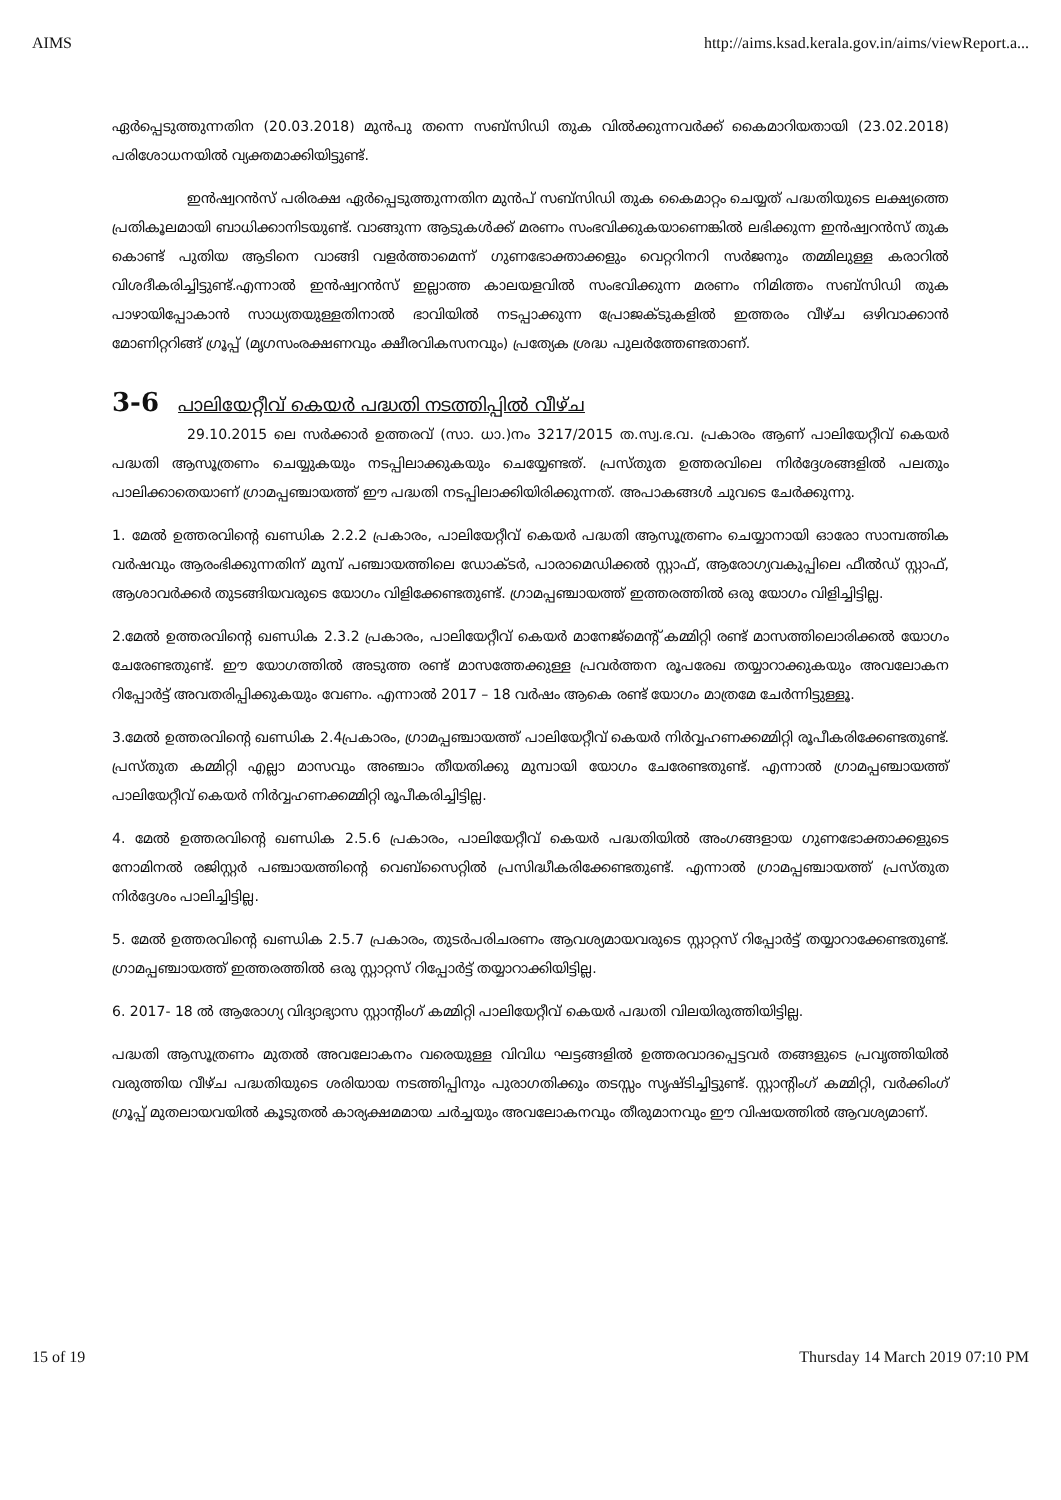AIMS http://aims.ksad.kerala.gov.in/aims/viewReport.a...
ഏർപ്പെടുത്തുന്നതിന (20.03.2018) മുൻപു തന്നെ സബ്സിഡി തുക വിൽക്കുന്നവർക്ക് കൈമാറിയതായി (23.02.2018) പരിശോധനയിൽ വ്യക്തമാക്കിയിട്ടുണ്ട്.
ഇൻഷ്വറൻസ് പരിരക്ഷ ഏർപ്പെടുത്തുന്നതിന മുൻപ് സബ്സിഡി തുക കൈമാറ്റം ചെയ്യത് പദ്ധതിയുടെ ലക്ഷ്യത്തെ പ്രതികൂലമായി ബാധിക്കാനിടയുണ്ട്. വാങ്ങുന്ന ആടുകൾക്ക് മരണം സംഭവിക്കുകയാണെങ്കിൽ ലഭിക്കുന്ന ഇൻഷ്വറൻസ് തുക കൊണ്ട് പുതിയ ആടിനെ വാങ്ങി വളർത്താമെന്ന് ഗുണഭോക്താക്കളും വെറ്ററിനറി സർജനും തമ്മിലുള്ള കരാറിൽ വിശദീകരിച്ചിട്ടുണ്ട്.എന്നാൽ ഇൻഷ്വറൻസ് ഇല്ലാത്ത കാലയളവിൽ സംഭവിക്കുന്ന മരണം നിമിത്തം സബ്സിഡി തുക പാഴായിപ്പോകാൻ സാധ്യതയുള്ളതിനാൽ ഭാവിയിൽ നടപ്പാക്കുന്ന പ്രോജക്ടുകളിൽ ഇത്തരം വീഴ്ച ഒഴിവാക്കാൻ മോണിറ്ററിങ്ങ് ഗ്രൂപ്പ് (മൃഗസംരക്ഷണവും ക്ഷീരവികസനവും) പ്രത്യേക ശ്രദ്ധ പുലർത്തേണ്ടതാണ്.
3-6 പാലിയേറ്റീവ് കെയർ പദ്ധതി നടത്തിപ്പിൽ വീഴ്ച
29.10.2015 ലെ സർക്കാർ ഉത്തരവ് (സാ. ധാ.)നം 3217/2015 ത.സ്വ.ഭ.വ. പ്രകാരം ആണ് പാലിയേറ്റീവ് കെയർ പദ്ധതി ആസൂത്രണം ചെയ്യുകയും നടപ്പിലാക്കുകയും ചെയ്യേണ്ടത്. പ്രസ്തുത ഉത്തരവിലെ നിർദ്ദേശങ്ങളിൽ പലതും പാലിക്കാതെയാണ് ഗ്രാമപ്പഞ്ചായത്ത് ഈ പദ്ധതി നടപ്പിലാക്കിയിരിക്കുന്നത്. അപാകങ്ങൾ ചുവടെ ചേർക്കുന്നു.
1. മേൽ ഉത്തരവിന്റെ ഖണ്ഡിക 2.2.2 പ്രകാരം, പാലിയേറ്റീവ് കെയർ പദ്ധതി ആസൂത്രണം ചെയ്യാനായി ഓരോ സാമ്പത്തിക വർഷവും ആരംഭിക്കുന്നതിന് മുമ്പ് പഞ്ചായത്തിലെ ഡോക്ടർ, പാരാമെഡിക്കൽ സ്റ്റാഫ്, ആരോഗ്യവകുപ്പിലെ ഫീൽഡ് സ്റ്റാഫ്, ആശാവർക്കർ തുടങ്ങിയവരുടെ യോഗം വിളിക്കേണ്ടതുണ്ട്. ഗ്രാമപ്പഞ്ചായത്ത് ഇത്തരത്തിൽ ഒരു യോഗം വിളിച്ചിട്ടില്ല.
2.മേൽ ഉത്തരവിന്റെ ഖണ്ഡിക 2.3.2 പ്രകാരം, പാലിയേറ്റീവ് കെയർ മാനേജ്മെന്റ് കമ്മിറ്റി രണ്ട് മാസത്തിലൊരിക്കൽ യോഗം ചേരേണ്ടതുണ്ട്. ഈ യോഗത്തിൽ അടുത്ത രണ്ട് മാസത്തേക്കുള്ള പ്രവർത്തന രൂപരേഖ തയ്യാറാക്കുകയും അവലോകന റിപ്പോർട്ട് അവതരിപ്പിക്കുകയും വേണം. എന്നാൽ 2017 – 18 വർഷം ആകെ രണ്ട് യോഗം മാത്രമേ ചേർന്നിട്ടുള്ളൂ.
3.മേൽ ഉത്തരവിന്റെ ഖണ്ഡിക 2.4പ്രകാരം, ഗ്രാമപ്പഞ്ചായത്ത് പാലിയേറ്റീവ് കെയർ നിർവ്വഹണക്കമ്മിറ്റി രൂപീകരിക്കേണ്ടതുണ്ട്. പ്രസ്തുത കമ്മിറ്റി എല്ലാ മാസവും അഞ്ചാം തീയതിക്കു മുമ്പായി യോഗം ചേരേണ്ടതുണ്ട്. എന്നാൽ ഗ്രാമപ്പഞ്ചായത്ത് പാലിയേറ്റീവ് കെയർ നിർവ്വഹണക്കമ്മിറ്റി രൂപീകരിച്ചിട്ടില്ല.
4. മേൽ ഉത്തരവിന്റെ ഖണ്ഡിക 2.5.6 പ്രകാരം, പാലിയേറ്റീവ് കെയർ പദ്ധതിയിൽ അംഗങ്ങളായ ഗുണഭോക്താക്കളുടെ നോമിനൽ രജിസ്റ്റർ പഞ്ചായത്തിന്റെ വെബ്സൈറ്റിൽ പ്രസിദ്ധീകരിക്കേണ്ടതുണ്ട്. എന്നാൽ ഗ്രാമപ്പഞ്ചായത്ത് പ്രസ്തുത നിർദ്ദേശം പാലിച്ചിട്ടില്ല.
5. മേൽ ഉത്തരവിന്റെ ഖണ്ഡിക 2.5.7 പ്രകാരം, തുടർപരിചരണം ആവശ്യമായവരുടെ സ്റ്റാറ്റസ് റിപ്പോർട്ട് തയ്യാറാക്കേണ്ടതുണ്ട്. ഗ്രാമപ്പഞ്ചായത്ത് ഇത്തരത്തിൽ ഒരു സ്റ്റാറ്റസ് റിപ്പോർട്ട് തയ്യാറാക്കിയിട്ടില്ല.
6. 2017- 18 ൽ ആരോഗ്യ വിദ്യാഭ്യാസ സ്റ്റാന്റിംഗ് കമ്മിറ്റി പാലിയേറ്റീവ് കെയർ പദ്ധതി വിലയിരുത്തിയിട്ടില്ല.
പദ്ധതി ആസൂത്രണം മുതൽ അവലോകനം വരെയുള്ള വിവിധ ഘട്ടങ്ങളിൽ ഉത്തരവാദപ്പെട്ടവർ തങ്ങളുടെ പ്രവൃത്തിയിൽ വരുത്തിയ വീഴ്ച പദ്ധതിയുടെ ശരിയായ നടത്തിപ്പിനും പുരാഗതിക്കും തടസ്സം സൃഷ്ടിച്ചിട്ടുണ്ട്. സ്റ്റാന്റിംഗ് കമ്മിറ്റി, വർക്കിംഗ് ഗ്രൂപ്പ് മുതലായവയിൽ കൂടുതൽ കാര്യക്ഷമമായ ചർച്ചയും അവലോകനവും തീരുമാനവും ഈ വിഷയത്തിൽ ആവശ്യമാണ്.
15 of 19 Thursday 14 March 2019 07:10 PM